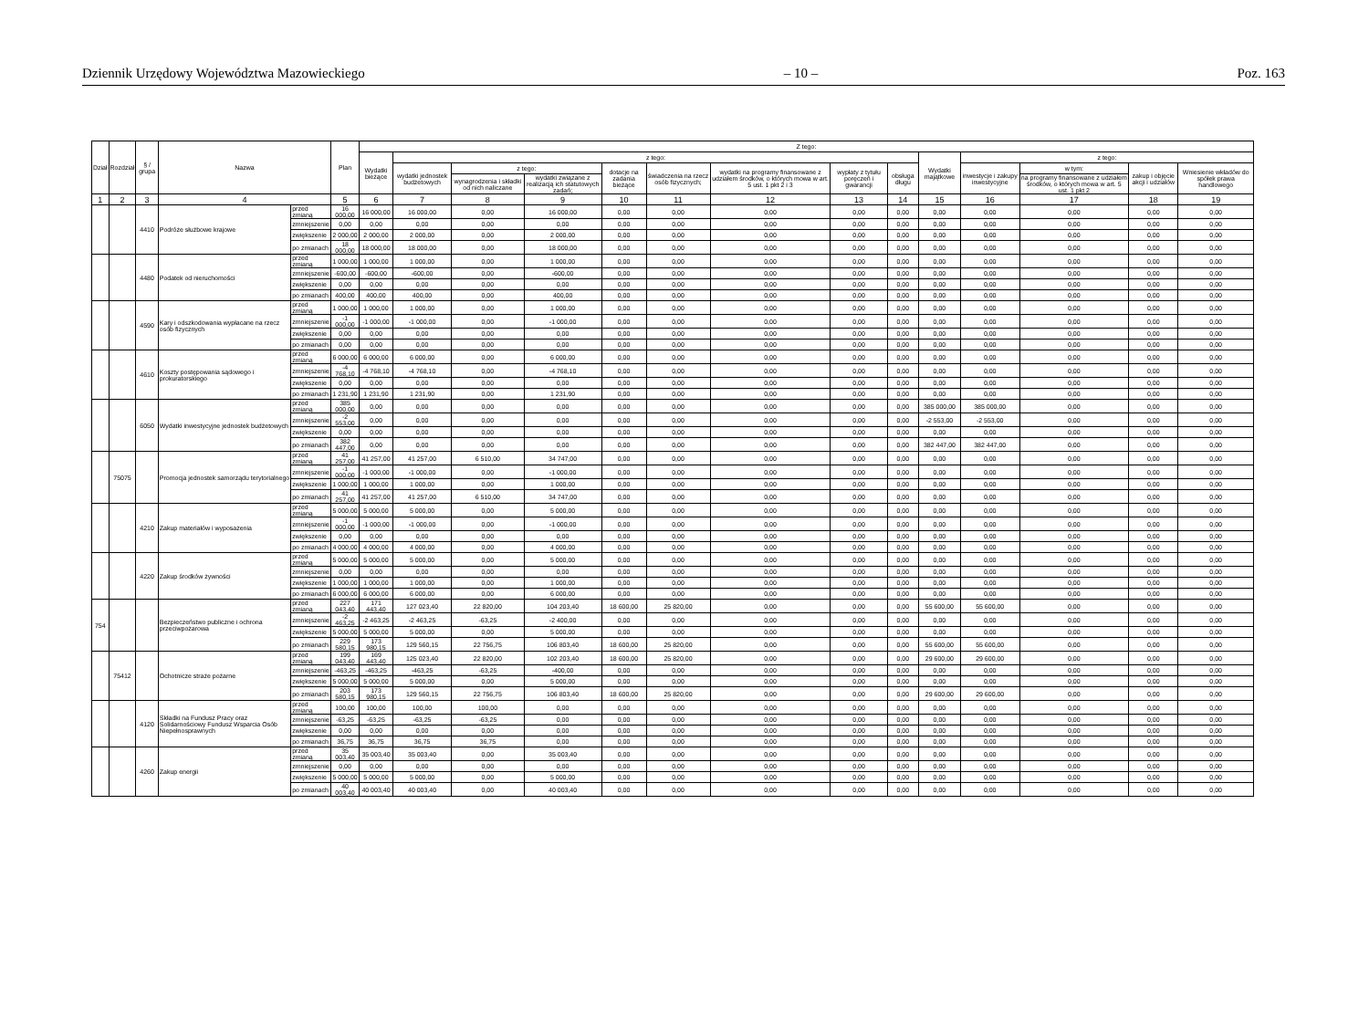Dziennik Urzędowy Województwa Mazowieckiego – 10 – Poz. 163
| Dział | Rozdział | § / grupa | Nazwa | | Plan | Z tego: | | | | | | | | | | | | | |
| --- | --- | --- | --- | --- | --- | --- | --- | --- | --- | --- | --- | --- | --- | --- | --- | --- | --- | --- | --- |
| | | | | | | Wydatki bieżące | z tego: | | | | | | | | Wydatki majątkowe | z tego: | | | |
| | | | | | | | wydatki jednostek budżetowych | z tego: | | dotacje na zadania bieżące | świadczenia na rzecz osób fizycznych; | wydatki na programy finansowane z udziałem środków, o których mowa w art. 5 ust. 1 pkt 2 i 3 | wypłaty z tytułu poręczeń i gwarancji | obsługa długu | | inwestycje i zakupy inwestycyjne | w tym: | zakup i objęcie akcji i udziałów | Wniesienie wkładów do spółek prawa handlowego |
| | | | | | | | | wynagrodzenia i składki od nich naliczane | wydatki związane z realizacją ich statutowych zadań; | | | | | | | | na programy finansowane z udziałem środków, o których mowa w art. 5 ust. 1 pkt 2 | | |
| 1 | 2 | 3 | 4 | | 5 | 6 | 7 | 8 | 9 | 10 | 11 | 12 | 13 | 14 | 15 | 16 | 17 | 18 | 19 |
| | | 4410 | Podróże służbowe krajowe | przed zmianą | 16 000,00 | 16 000,00 | 16 000,00 | 0,00 | 16 000,00 | 0,00 | 0,00 | 0,00 | 0,00 | 0,00 | 0,00 | 0,00 | 0,00 | 0,00 | 0,00 |
| | | | | zmniejszenie | 0,00 | 0,00 | 0,00 | 0,00 | 0,00 | 0,00 | 0,00 | 0,00 | 0,00 | 0,00 | 0,00 | 0,00 | 0,00 | 0,00 | 0,00 |
| | | | | zwiększenie | 2 000,00 | 2 000,00 | 2 000,00 | 0,00 | 2 000,00 | 0,00 | 0,00 | 0,00 | 0,00 | 0,00 | 0,00 | 0,00 | 0,00 | 0,00 | 0,00 |
| | | | | po zmianach | 18 000,00 | 18 000,00 | 18 000,00 | 0,00 | 18 000,00 | 0,00 | 0,00 | 0,00 | 0,00 | 0,00 | 0,00 | 0,00 | 0,00 | 0,00 | 0,00 |
| | | 4480 | Podatek od nieruchomości | przed zmianą | 1 000,00 | 1 000,00 | 1 000,00 | 0,00 | 1 000,00 | 0,00 | 0,00 | 0,00 | 0,00 | 0,00 | 0,00 | 0,00 | 0,00 | 0,00 | 0,00 |
| | | | | zmniejszenie | -600,00 | -600,00 | -600,00 | 0,00 | -600,00 | 0,00 | 0,00 | 0,00 | 0,00 | 0,00 | 0,00 | 0,00 | 0,00 | 0,00 | 0,00 |
| | | | | zwiększenie | 0,00 | 0,00 | 0,00 | 0,00 | 0,00 | 0,00 | 0,00 | 0,00 | 0,00 | 0,00 | 0,00 | 0,00 | 0,00 | 0,00 | 0,00 |
| | | | | po zmianach | 400,00 | 400,00 | 400,00 | 0,00 | 400,00 | 0,00 | 0,00 | 0,00 | 0,00 | 0,00 | 0,00 | 0,00 | 0,00 | 0,00 | 0,00 |
| | | 4590 | Kary i odszkodowania wypłacane na rzecz osób fizycznych | przed zmianą | 1 000,00 | 1 000,00 | 1 000,00 | 0,00 | 1 000,00 | 0,00 | 0,00 | 0,00 | 0,00 | 0,00 | 0,00 | 0,00 | 0,00 | 0,00 | 0,00 |
| | | | | zmniejszenie | -1 000,00 | -1 000,00 | -1 000,00 | 0,00 | -1 000,00 | 0,00 | 0,00 | 0,00 | 0,00 | 0,00 | 0,00 | 0,00 | 0,00 | 0,00 | 0,00 |
| | | | | zwiększenie | 0,00 | 0,00 | 0,00 | 0,00 | 0,00 | 0,00 | 0,00 | 0,00 | 0,00 | 0,00 | 0,00 | 0,00 | 0,00 | 0,00 | 0,00 |
| | | | | po zmianach | 0,00 | 0,00 | 0,00 | 0,00 | 0,00 | 0,00 | 0,00 | 0,00 | 0,00 | 0,00 | 0,00 | 0,00 | 0,00 | 0,00 | 0,00 |
| | | 4610 | Koszty postępowania sądowego i prokuratorskiego | przed zmianą | 6 000,00 | 6 000,00 | 6 000,00 | 0,00 | 6 000,00 | 0,00 | 0,00 | 0,00 | 0,00 | 0,00 | 0,00 | 0,00 | 0,00 | 0,00 | 0,00 |
| | | | | zmniejszenie | -4 768,10 | -4 768,10 | -4 768,10 | 0,00 | -4 768,10 | 0,00 | 0,00 | 0,00 | 0,00 | 0,00 | 0,00 | 0,00 | 0,00 | 0,00 | 0,00 |
| | | | | zwiększenie | 0,00 | 0,00 | 0,00 | 0,00 | 0,00 | 0,00 | 0,00 | 0,00 | 0,00 | 0,00 | 0,00 | 0,00 | 0,00 | 0,00 | 0,00 |
| | | | | po zmianach | 1 231,90 | 1 231,90 | 1 231,90 | 0,00 | 1 231,90 | 0,00 | 0,00 | 0,00 | 0,00 | 0,00 | 0,00 | 0,00 | 0,00 | 0,00 | 0,00 |
| | | 6050 | Wydatki inwestycyjne jednostek budżetowych | przed zmianą | 385 000,00 | 0,00 | 0,00 | 0,00 | 0,00 | 0,00 | 0,00 | 0,00 | 0,00 | 0,00 | 385 000,00 | 385 000,00 | 0,00 | 0,00 | 0,00 |
| | | | | zmniejszenie | -2 553,00 | 0,00 | 0,00 | 0,00 | 0,00 | 0,00 | 0,00 | 0,00 | 0,00 | 0,00 | -2 553,00 | -2 553,00 | 0,00 | 0,00 | 0,00 |
| | | | | zwiększenie | 0,00 | 0,00 | 0,00 | 0,00 | 0,00 | 0,00 | 0,00 | 0,00 | 0,00 | 0,00 | 0,00 | 0,00 | 0,00 | 0,00 | 0,00 |
| | | | | po zmianach | 382 447,00 | 0,00 | 0,00 | 0,00 | 0,00 | 0,00 | 0,00 | 0,00 | 0,00 | 0,00 | 382 447,00 | 382 447,00 | 0,00 | 0,00 | 0,00 |
| | 75075 | | Promocja jednostek samorządu terytorialnego | przed zmianą | 41 257,00 | 41 257,00 | 41 257,00 | 6 510,00 | 34 747,00 | 0,00 | 0,00 | 0,00 | 0,00 | 0,00 | 0,00 | 0,00 | 0,00 | 0,00 | 0,00 |
| | | | | zmniejszenie | -1 000,00 | -1 000,00 | -1 000,00 | 0,00 | -1 000,00 | 0,00 | 0,00 | 0,00 | 0,00 | 0,00 | 0,00 | 0,00 | 0,00 | 0,00 | 0,00 |
| | | | | zwiększenie | 1 000,00 | 1 000,00 | 1 000,00 | 0,00 | 1 000,00 | 0,00 | 0,00 | 0,00 | 0,00 | 0,00 | 0,00 | 0,00 | 0,00 | 0,00 | 0,00 |
| | | | | po zmianach | 41 257,00 | 41 257,00 | 41 257,00 | 6 510,00 | 34 747,00 | 0,00 | 0,00 | 0,00 | 0,00 | 0,00 | 0,00 | 0,00 | 0,00 | 0,00 | 0,00 |
| | | 4210 | Zakup materiałów i wyposażenia | przed zmianą | 5 000,00 | 5 000,00 | 5 000,00 | 0,00 | 5 000,00 | 0,00 | 0,00 | 0,00 | 0,00 | 0,00 | 0,00 | 0,00 | 0,00 | 0,00 | 0,00 |
| | | | | zmniejszenie | -1 000,00 | -1 000,00 | -1 000,00 | 0,00 | -1 000,00 | 0,00 | 0,00 | 0,00 | 0,00 | 0,00 | 0,00 | 0,00 | 0,00 | 0,00 | 0,00 |
| | | | | zwiększenie | 0,00 | 0,00 | 0,00 | 0,00 | 0,00 | 0,00 | 0,00 | 0,00 | 0,00 | 0,00 | 0,00 | 0,00 | 0,00 | 0,00 | 0,00 |
| | | | | po zmianach | 4 000,00 | 4 000,00 | 4 000,00 | 0,00 | 4 000,00 | 0,00 | 0,00 | 0,00 | 0,00 | 0,00 | 0,00 | 0,00 | 0,00 | 0,00 | 0,00 |
| | | 4220 | Zakup środków żywności | przed zmianą | 5 000,00 | 5 000,00 | 5 000,00 | 0,00 | 5 000,00 | 0,00 | 0,00 | 0,00 | 0,00 | 0,00 | 0,00 | 0,00 | 0,00 | 0,00 | 0,00 |
| | | | | zmniejszenie | 0,00 | 0,00 | 0,00 | 0,00 | 0,00 | 0,00 | 0,00 | 0,00 | 0,00 | 0,00 | 0,00 | 0,00 | 0,00 | 0,00 | 0,00 |
| | | | | zwiększenie | 1 000,00 | 1 000,00 | 1 000,00 | 0,00 | 1 000,00 | 0,00 | 0,00 | 0,00 | 0,00 | 0,00 | 0,00 | 0,00 | 0,00 | 0,00 | 0,00 |
| | | | | po zmianach | 6 000,00 | 6 000,00 | 6 000,00 | 0,00 | 6 000,00 | 0,00 | 0,00 | 0,00 | 0,00 | 0,00 | 0,00 | 0,00 | 0,00 | 0,00 | 0,00 |
| 754 | | | Bezpieczeństwo publiczne i ochrona przeciwpożarowa | przed zmianą | 227 043,40 | 171 443,40 | 127 023,40 | 22 820,00 | 104 203,40 | 18 600,00 | 25 820,00 | 0,00 | 0,00 | 0,00 | 55 600,00 | 55 600,00 | 0,00 | 0,00 | 0,00 |
| | | | | zmniejszenie | -2 463,25 | -2 463,25 | -2 463,25 | -63,25 | -2 400,00 | 0,00 | 0,00 | 0,00 | 0,00 | 0,00 | 0,00 | 0,00 | 0,00 | 0,00 | 0,00 |
| | | | | zwiększenie | 5 000,00 | 5 000,00 | 5 000,00 | 0,00 | 5 000,00 | 0,00 | 0,00 | 0,00 | 0,00 | 0,00 | 0,00 | 0,00 | 0,00 | 0,00 | 0,00 |
| | | | | po zmianach | 229 580,15 | 173 980,15 | 129 560,15 | 22 756,75 | 106 803,40 | 18 600,00 | 25 820,00 | 0,00 | 0,00 | 0,00 | 55 600,00 | 55 600,00 | 0,00 | 0,00 | 0,00 |
| | 75412 | | Ochotnicze straże pożarne | przed zmianą | 199 043,40 | 169 443,40 | 125 023,40 | 22 820,00 | 102 203,40 | 18 600,00 | 25 820,00 | 0,00 | 0,00 | 0,00 | 29 600,00 | 29 600,00 | 0,00 | 0,00 | 0,00 |
| | | | | zmniejszenie | -463,25 | -463,25 | -463,25 | -63,25 | -400,00 | 0,00 | 0,00 | 0,00 | 0,00 | 0,00 | 0,00 | 0,00 | 0,00 | 0,00 | 0,00 |
| | | | | zwiększenie | 5 000,00 | 5 000,00 | 5 000,00 | 0,00 | 5 000,00 | 0,00 | 0,00 | 0,00 | 0,00 | 0,00 | 0,00 | 0,00 | 0,00 | 0,00 | 0,00 |
| | | | | po zmianach | 203 580,15 | 173 980,15 | 129 560,15 | 22 756,75 | 106 803,40 | 18 600,00 | 25 820,00 | 0,00 | 0,00 | 0,00 | 29 600,00 | 29 600,00 | 0,00 | 0,00 | 0,00 |
| | | 4120 | Składki na Fundusz Pracy oraz Solidarnościowy Fundusz Wsparcia Osób Niepełnosprawnych | przed zmianą | 100,00 | 100,00 | 100,00 | 100,00 | 0,00 | 0,00 | 0,00 | 0,00 | 0,00 | 0,00 | 0,00 | 0,00 | 0,00 | 0,00 | 0,00 |
| | | | | zmniejszenie | -63,25 | -63,25 | -63,25 | -63,25 | 0,00 | 0,00 | 0,00 | 0,00 | 0,00 | 0,00 | 0,00 | 0,00 | 0,00 | 0,00 | 0,00 |
| | | | | zwiększenie | 0,00 | 0,00 | 0,00 | 0,00 | 0,00 | 0,00 | 0,00 | 0,00 | 0,00 | 0,00 | 0,00 | 0,00 | 0,00 | 0,00 | 0,00 |
| | | | | po zmianach | 36,75 | 36,75 | 36,75 | 36,75 | 0,00 | 0,00 | 0,00 | 0,00 | 0,00 | 0,00 | 0,00 | 0,00 | 0,00 | 0,00 | 0,00 |
| | | 4260 | Zakup energii | przed zmianą | 35 003,40 | 35 003,40 | 35 003,40 | 0,00 | 35 003,40 | 0,00 | 0,00 | 0,00 | 0,00 | 0,00 | 0,00 | 0,00 | 0,00 | 0,00 | 0,00 |
| | | | | zmniejszenie | 0,00 | 0,00 | 0,00 | 0,00 | 0,00 | 0,00 | 0,00 | 0,00 | 0,00 | 0,00 | 0,00 | 0,00 | 0,00 | 0,00 | 0,00 |
| | | | | zwiększenie | 5 000,00 | 5 000,00 | 5 000,00 | 0,00 | 5 000,00 | 0,00 | 0,00 | 0,00 | 0,00 | 0,00 | 0,00 | 0,00 | 0,00 | 0,00 | 0,00 |
| | | | | po zmianach | 40 003,40 | 40 003,40 | 40 003,40 | 0,00 | 40 003,40 | 0,00 | 0,00 | 0,00 | 0,00 | 0,00 | 0,00 | 0,00 | 0,00 | 0,00 | 0,00 |